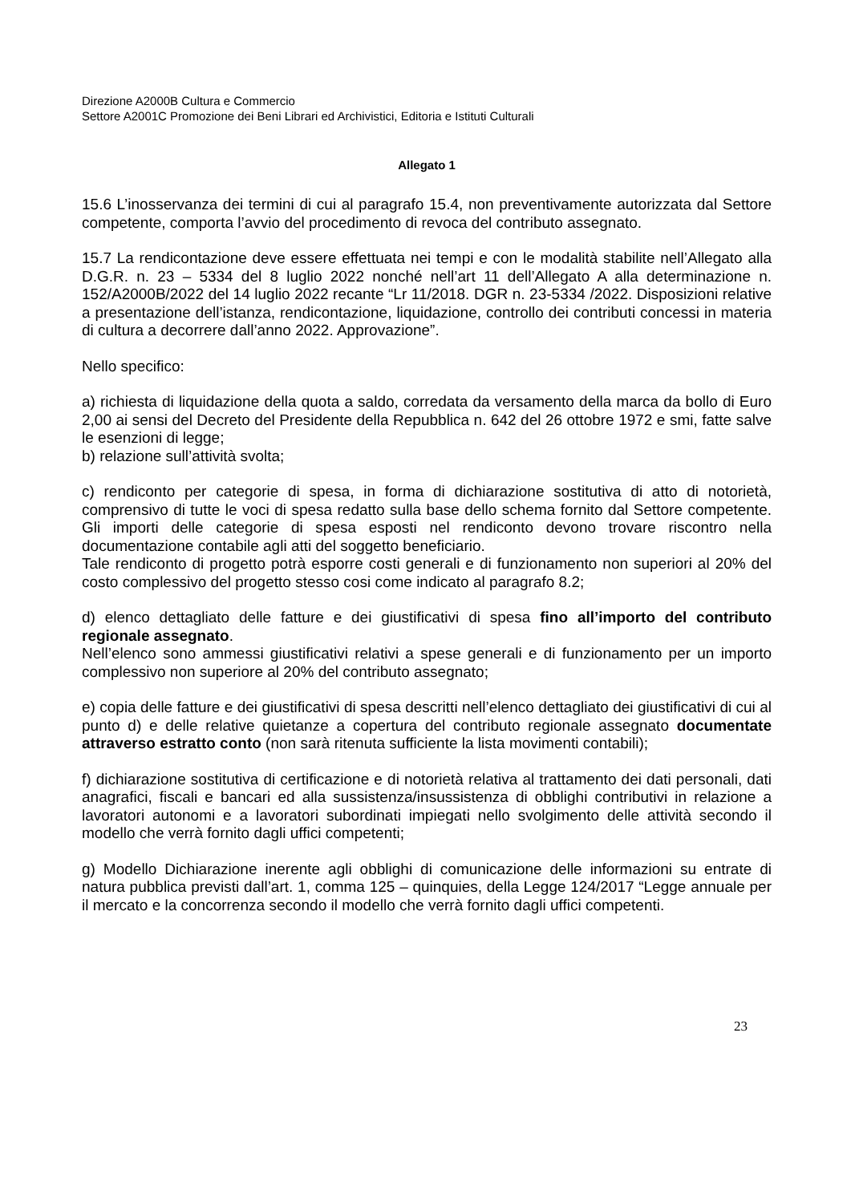Direzione A2000B Cultura e Commercio
Settore A2001C Promozione dei Beni Librari ed Archivistici, Editoria e Istituti Culturali
Allegato 1
15.6 L’inosservanza dei termini di cui al paragrafo 15.4, non preventivamente autorizzata dal Settore competente, comporta l’avvio del procedimento di revoca del contributo assegnato.
15.7 La rendicontazione deve essere effettuata nei tempi e con le modalità stabilite nell’Allegato alla D.G.R. n. 23 – 5334 del 8 luglio 2022 nonché nell’art 11 dell’Allegato A alla determinazione n. 152/A2000B/2022 del 14 luglio 2022 recante “Lr 11/2018. DGR n. 23-5334 /2022. Disposizioni relative a presentazione dell’istanza, rendicontazione, liquidazione, controllo dei contributi concessi in materia di cultura a decorrere dall’anno 2022. Approvazione”.
Nello specifico:
a) richiesta di liquidazione della quota a saldo, corredata da versamento della marca da bollo di Euro 2,00 ai sensi del Decreto del Presidente della Repubblica n. 642 del 26 ottobre 1972 e smi, fatte salve le esenzioni di legge;
b) relazione sull’attività svolta;
c) rendiconto per categorie di spesa, in forma di dichiarazione sostitutiva di atto di notorietà, comprensivo di tutte le voci di spesa redatto sulla base dello schema fornito dal Settore competente. Gli importi delle categorie di spesa esposti nel rendiconto devono trovare riscontro nella documentazione contabile agli atti del soggetto beneficiario.
Tale rendiconto di progetto potrà esporre costi generali e di funzionamento non superiori al 20% del costo complessivo del progetto stesso cosi come indicato al paragrafo 8.2;
d) elenco dettagliato delle fatture e dei giustificativi di spesa fino all’importo del contributo regionale assegnato.
Nell’elenco sono ammessi giustificativi relativi a spese generali e di funzionamento per un importo complessivo non superiore al 20% del contributo assegnato;
e) copia delle fatture e dei giustificativi di spesa descritti nell’elenco dettagliato dei giustificativi di cui al punto d) e delle relative quietanze a copertura del contributo regionale assegnato documentate attraverso estratto conto (non sarà ritenuta sufficiente la lista movimenti contabili);
f) dichiarazione sostitutiva di certificazione e di notorietà relativa al trattamento dei dati personali, dati anagrafici, fiscali e bancari ed alla sussistenza/insussistenza di obblighi contributivi in relazione a lavoratori autonomi e a lavoratori subordinati impiegati nello svolgimento delle attività secondo il modello che verrà fornito dagli uffici competenti;
g) Modello Dichiarazione inerente agli obblighi di comunicazione delle informazioni su entrate di natura pubblica previsti dall’art. 1, comma 125 – quinquies, della Legge 124/2017 “Legge annuale per il mercato e la concorrenza secondo il modello che verrà fornito dagli uffici competenti.
23